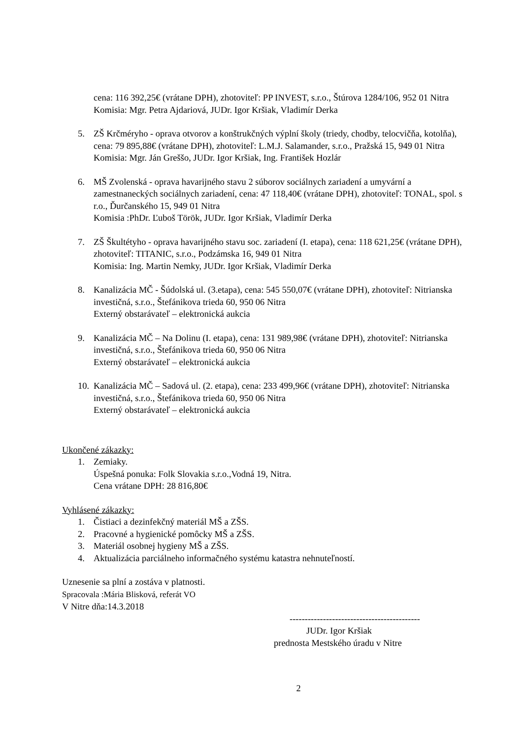cena: 116 392,25€ (vrátane DPH), zhotoviteľ: PP INVEST, s.r.o., Štúrova 1284/106, 952 01 Nitra
Komisia: Mgr. Petra Ajdariová, JUDr. Igor Kršiak, Vladimír Derka
5. ZŠ Krčméryho - oprava otvorov a konštrukčných výplní školy (triedy, chodby, telocvičňa, kotolňa), cena: 79 895,88€ (vrátane DPH), zhotoviteľ: L.M.J. Salamander, s.r.o., Pražská 15, 949 01 Nitra
Komisia: Mgr. Ján Greššo, JUDr. Igor Kršiak, Ing. František Hozlár
6. MŠ Zvolenská - oprava havarijného stavu 2 súborov sociálnych zariadení a umyvární a zamestnaneckých sociálnych zariadení, cena: 47 118,40€ (vrátane DPH), zhotoviteľ: TONAL, spol. s r.o., Ďurčanského 15, 949 01 Nitra
Komisia :PhDr. Ľuboš Török, JUDr. Igor Kršiak, Vladimír Derka
7. ZŠ Škultétyho - oprava havarijného stavu soc. zariadení (I. etapa), cena: 118 621,25€ (vrátane DPH), zhotoviteľ: TITANIC, s.r.o., Podzámska 16, 949 01 Nitra
Komisia: Ing. Martin Nemky, JUDr. Igor Kršiak, Vladimír Derka
8. Kanalizácia MČ - Šúdolská ul. (3.etapa), cena: 545 550,07€ (vrátane DPH), zhotoviteľ: Nitrianska investičná, s.r.o., Štefánikova trieda 60, 950 06 Nitra
Externý obstarávateľ – elektronická aukcia
9. Kanalizácia MČ – Na Dolinu (I. etapa), cena: 131 989,98€ (vrátane DPH), zhotoviteľ: Nitrianska investičná, s.r.o., Štefánikova trieda 60, 950 06 Nitra
Externý obstarávateľ – elektronická aukcia
10.
Kanalizácia MČ – Sadová ul. (2. etapa), cena: 233 499,96€ (vrátane DPH), zhotoviteľ: Nitrianska investičná, s.r.o., Štefánikova trieda 60, 950 06 Nitra
Externý obstarávateľ – elektronická aukcia
Ukončené zákazky:
1. Zemiaky.
Úspešná ponuka: Folk Slovakia s.r.o.,Vodná 19, Nitra.
Cena vrátane DPH: 28 816,80€
Vyhlásené zákazky:
1. Čistiaci a dezinfekčný materiál MŠ a ZŠS.
2. Pracovné a hygienické pomôcky MŠ a ZŠS.
3. Materiál osobnej hygieny MŠ a ZŠS.
4. Aktualizácia parciálneho informačného systému katastra nehnuteľností.
Uznesenie sa plní a zostáva v platnosti.
Spracovala :Mária Blisková, referát VO
V Nitre dňa:14.3.2018
-------------------------------------------
JUDr. Igor Kršiak
prednosta Mestského úradu v Nitre
2